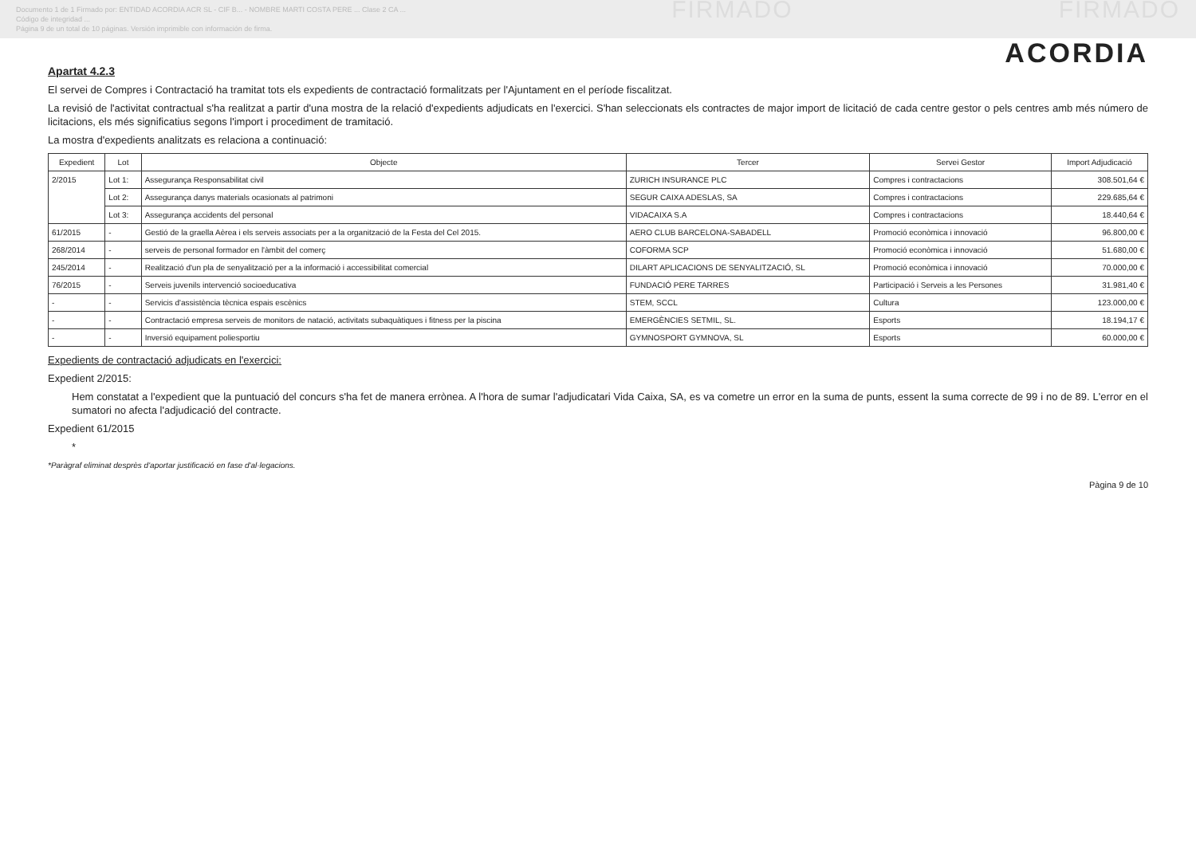Documento 1 de 1 Firmado por: ENTIDAD ACORDIA ACR SL - CIF B... - NOMBRE MARTI COSTA PERE ... Clase 2 CA ...
Código de integridad ...
Página 9 de un total de 10 páginas. Versión imprimible con información de firma.
FIRMADO FIRMADO
ACORDIA
Apartat 4.2.3
El servei de Compres i Contractació ha tramitat tots els expedients de contractació formalitzats per l'Ajuntament en el període fiscalitzat.
La revisió de l'activitat contractual s'ha realitzat a partir d'una mostra de la relació d'expedients adjudicats en l'exercici. S'han seleccionats els contractes de major import de licitació de cada centre gestor o pels centres amb més número de licitacions, els més significatius segons l'import i procediment de tramitació.
La mostra d'expedients analitzats es relaciona a continuació:
| Expedient | Lot | Objecte | Tercer | Servei Gestor | Import Adjudicació |
| --- | --- | --- | --- | --- | --- |
| 2/2015 | Lot 1: | Assegurança Responsabilitat civil | ZURICH INSURANCE PLC | Compres i contractacions | 308.501,64 € |
| | Lot 2: | Assegurança danys materials ocasionats al patrimoni | SEGUR CAIXA ADESLAS, SA | Compres i contractacions | 229.685,64 € |
| | Lot 3: | Assegurança accidents del personal | VIDACAIXA S.A | Compres i contractacions | 18.440,64 € |
| 61/2015 | - | Gestió de la graella Aèrea i els serveis associats per a la organització de la Festa del Cel 2015. | AERO CLUB BARCELONA-SABADELL | Promoció econòmica i innovació | 96.800,00 € |
| 268/2014 | - | serveis de personal formador en l'àmbit del comerç | COFORMA SCP | Promoció econòmica i innovació | 51.680,00 € |
| 245/2014 | - | Realització d'un pla de senyalització per a la informació i accessibilitat comercial | DILART APLICACIONS DE SENYALITZACIÓ, SL | Promoció econòmica i innovació | 70.000,00 € |
| 76/2015 | - | Serveis juvenils intervenció socioeducativa | FUNDACIÓ PERE TARRES | Participació i Serveis a les Persones | 31.981,40 € |
| - | - | Servicis d'assistència tècnica espais escènics | STEM, SCCL | Cultura | 123.000,00 € |
| - | - | Contractació empresa serveis de monitors de natació, activitats subaquàtiques i fitness per la piscina | EMERGÈNCIES SETMIL, SL. | Esports | 18.194,17 € |
| - | - | Inversió equipament poliesportiu | GYMNOSPORT GYMNOVA, SL | Esports | 60.000,00 € |
Expedients de contractació adjudicats en l'exercici:
Expedient 2/2015:
Hem constatat a l'expedient que la puntuació del concurs s'ha fet de manera errònea. A l'hora de sumar l'adjudicatari Vida Caixa, SA, es va cometre un error en la suma de punts, essent la suma correcte de 99 i no de 89. L'error en el sumatori no afecta l'adjudicació del contracte.
Expedient 61/2015
*
*Paràgraf eliminat desprès d'aportar justificació en fase d'al·legacions.
Pàgina 9 de 10